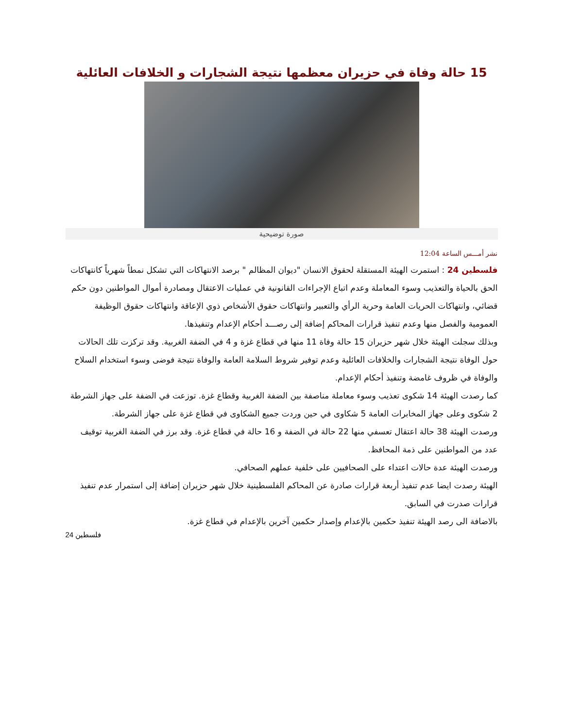15 حالة وفاة في حزيران معظمها نتيجة الشجارات و الخلافات العائلية
صورة توضيحية
نشر أمـــس الساعة 12:04
فلسطين 24 : استمرت الهيئة المستقلة لحقوق الانسان "ديوان المظالم " برصد الانتهاكات التي تشكل نمطاً شهرياً كانتهاكات الحق بالحياة والتعذيب وسوء المعاملة وعدم اتباع الإجراءات القانونية في عمليات الاعتقال ومصادرة أموال المواطنين دون حكم قضائي، وانتهاكات الحريات العامة وحرية الرأي والتعبير وانتهاكات حقوق الأشخاص ذوي الإعاقة وانتهاكات حقوق الوظيفة العمومية والفصل منها وعدم تنفيذ قرارات المحاكم إضافة إلى رصـــد أحكام الإعدام وتنفيذها.
وبذلك سجلت الهيئة خلال شهر حزيران 15 حالة وفاة 11 منها في قطاع غزة و 4 في الضفة الغربية. وقد تركزت تلك الحالات حول الوفاة نتيجة الشجارات والخلافات العائلية وعدم توفير شروط السلامة العامة والوفاة نتيجة فوضى وسوء استخدام السلاح والوفاة في ظروف غامضة وتنفيذ أحكام الإعدام.
كما رصدت الهيئة 14 شكوى تعذيب وسوء معاملة مناصفة بين الضفة الغربية وقطاع غزة. توزعت في الضفة على جهاز الشرطة 2 شكوى وعلى جهاز المخابرات العامة 5 شكاوى في حين وردت جميع الشكاوى في قطاع غزة على جهاز الشرطة.
ورصدت الهيئة 38 حالة اعتقال تعسفي منها 22 حالة في الضفة و 16 حالة في قطاع غزة. وقد برز في الضفة الغربية توقيف عدد من المواطنين على ذمة المحافظ.
ورصدت الهيئة عدة حالات اعتداء على الصحافيين على خلفية عملهم الصحافي.
الهيئة رصدت ايضا عدم تنفيذ أربعة قرارات صادرة عن المحاكم الفلسطينية خلال شهر حزيران إضافة إلى استمرار عدم تنفيذ قرارات صدرت في السابق.
بالاضافة الى رصد الهيئة تنفيذ حكمين بالإعدام وإصدار حكمين آخرين بالإعدام في قطاع غزة.
فلسطين 24